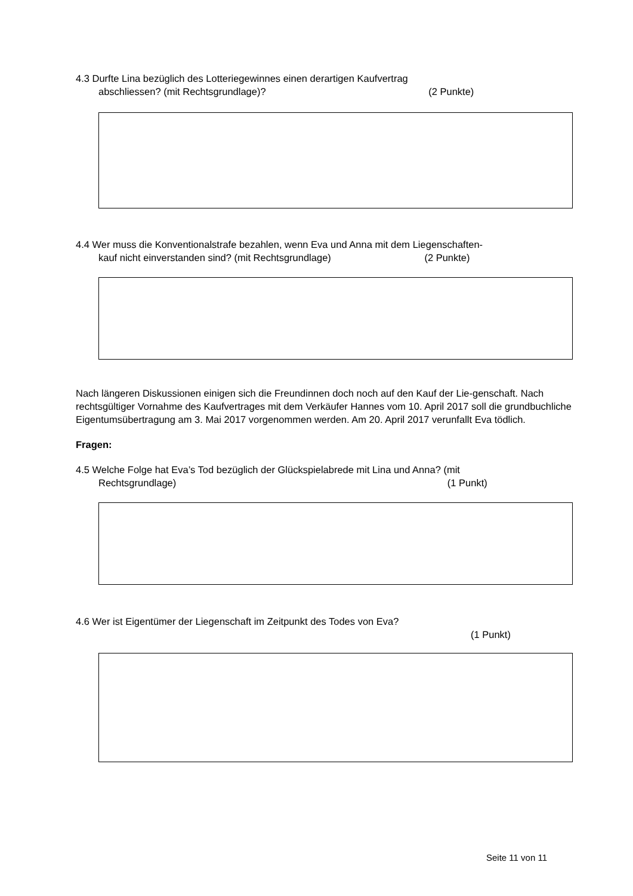4.3 Durfte Lina bezüglich des Lotteriegewinnes einen derartigen Kaufvertrag
abschliessen? (mit Rechtsgrundlage)? (2 Punkte)
4.4 Wer muss die Konventionalstrafe bezahlen, wenn Eva und Anna mit dem Liegenschaften-
kauf nicht einverstanden sind? (mit Rechtsgrundlage) (2 Punkte)
Nach längeren Diskussionen einigen sich die Freundinnen doch noch auf den Kauf der Lie-genschaft. Nach rechtsgültiger Vornahme des Kaufvertrages mit dem Verkäufer Hannes vom 10. April 2017 soll die grundbuchliche Eigentumsübertragung am 3. Mai 2017 vorgenommen werden. Am 20. April 2017 verunfallt Eva tödlich.
Fragen:
4.5 Welche Folge hat Eva’s Tod bezüglich der Glückspielabrede mit Lina und Anna? (mit
Rechtsgrundlage) (1 Punkt)
4.6 Wer ist Eigentümer der Liegenschaft im Zeitpunkt des Todes von Eva?
(1 Punkt)
Seite 11 von 11